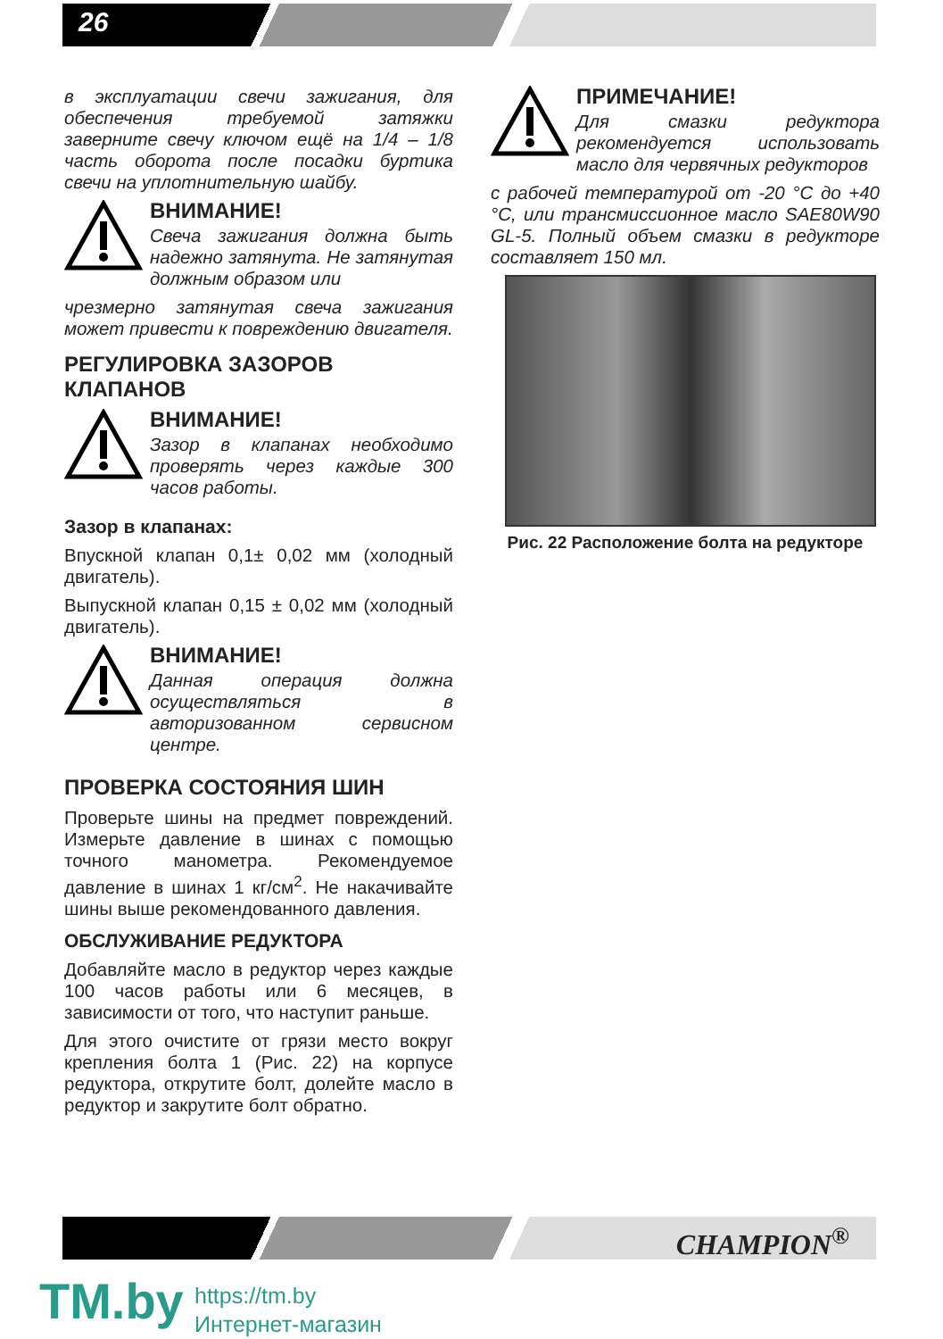26
в эксплуатации свечи зажигания, для обеспечения требуемой затяжки заверните свечу ключом ещё на 1/4 – 1/8 часть оборота после посадки буртика свечи на уплотнительную шайбу.
ВНИМАНИЕ!
Свеча зажигания должна быть надежно затянута. Не затянутая должным образом или
чрезмерно затянутая свеча зажигания может привести к повреждению двигателя.
РЕГУЛИРОВКА ЗАЗОРОВ КЛАПАНОВ
ВНИМАНИЕ!
Зазор в клапанах необходимо проверять через каждые 300 часов работы.
Зазор в клапанах:
Впускной клапан 0,1± 0,02 мм (холодный двигатель).
Выпускной клапан 0,15 ± 0,02 мм (холодный двигатель).
ВНИМАНИЕ!
Данная операция должна осуществляться в авторизованном сервисном центре.
ПРОВЕРКА СОСТОЯНИЯ ШИН
Проверьте шины на предмет повреждений. Измерьте давление в шинах с помощью точного манометра. Рекомендуемое давление в шинах 1 кг/см<sup>2</sup>. Не накачивайте шины выше рекомендованного давления.
ОБСЛУЖИВАНИЕ РЕДУКТОРА
Добавляйте масло в редуктор через каждые 100 часов работы или 6 месяцев, в зависимости от того, что наступит раньше.
Для этого очистите от грязи место вокруг крепления болта 1 (Рис. 22) на корпусе редуктора, открутите болт, долейте масло в редуктор и закрутите болт обратно.
ПРИМЕЧАНИЕ!
Для смазки редуктора рекомендуется использовать масло для червячных редукторов
с рабочей температурой от -20 °С до +40 °С, или трансмиссионное масло SAE80W90 GL-5. Полный объем смазки в редукторе составляет 150 мл.
Рис. 22 Расположение болта на редукторе
CHAMPION<sup>®</sup>
TM.by
https://tm.by
Интернет-магазин